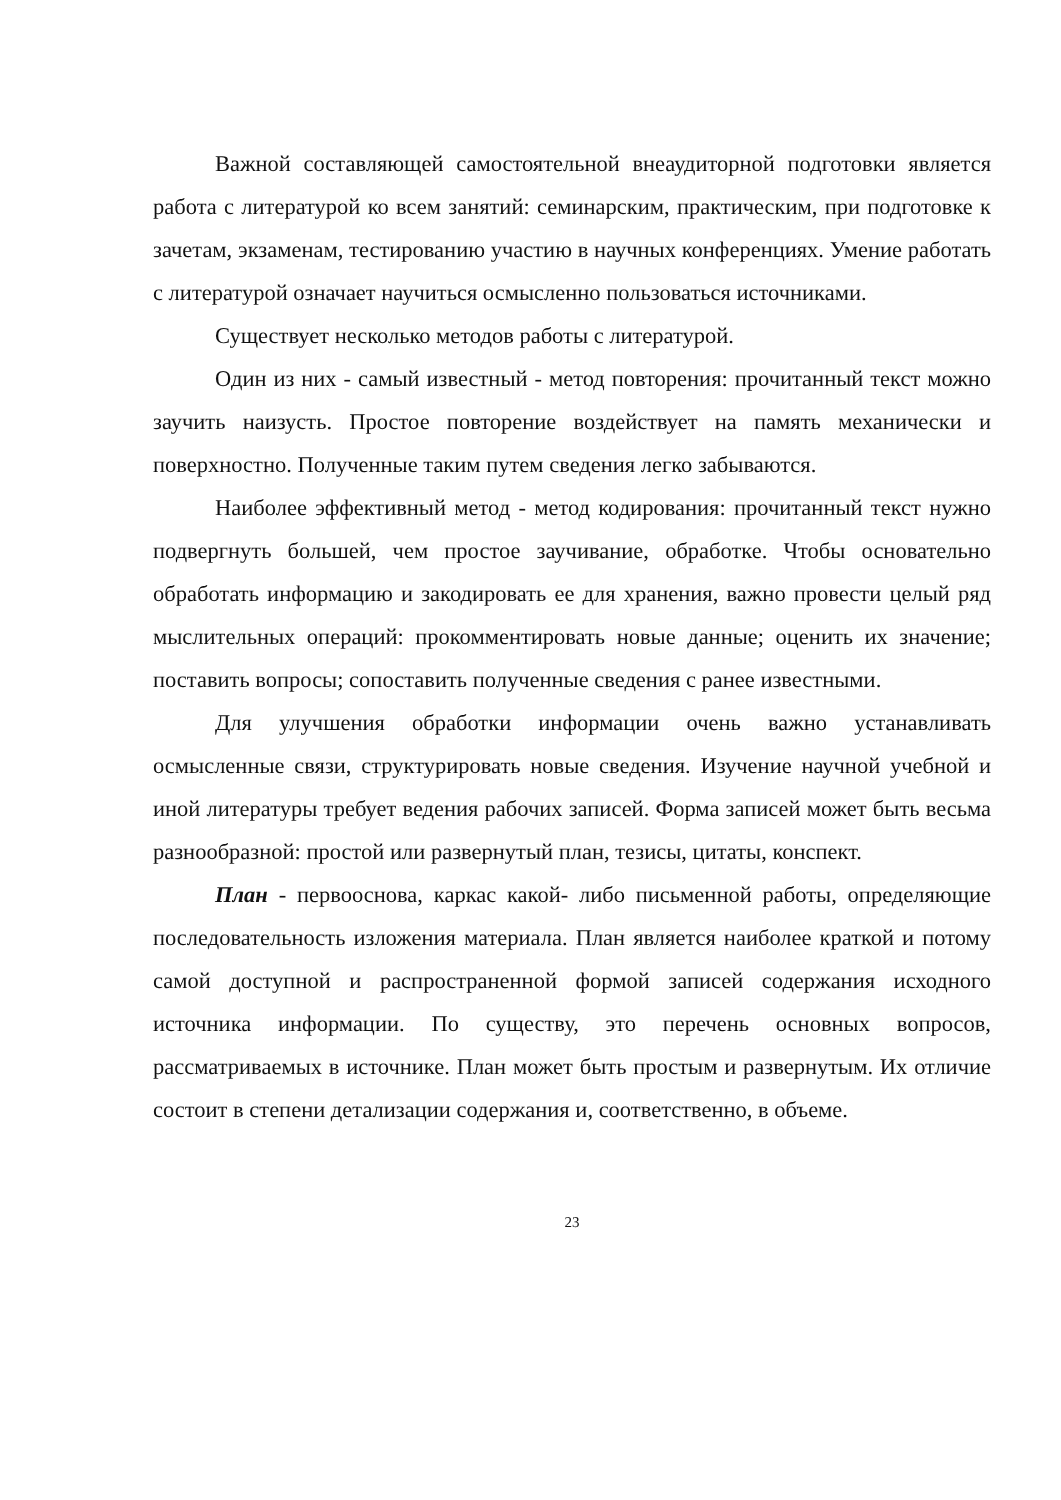Важной составляющей самостоятельной внеаудиторной подготовки является работа с литературой ко всем занятий: семинарским, практическим, при подготовке к зачетам, экзаменам, тестированию участию в научных конференциях. Умение работать с литературой означает научиться осмысленно пользоваться источниками.
Существует несколько методов работы с литературой.
Один из них - самый известный - метод повторения: прочитанный текст можно заучить наизусть. Простое повторение воздействует на память механически и поверхностно. Полученные таким путем сведения легко забываются.
Наиболее эффективный метод - метод кодирования: прочитанный текст нужно подвергнуть большей, чем простое заучивание, обработке. Чтобы основательно обработать информацию и закодировать ее для хранения, важно провести целый ряд мыслительных операций: прокомментировать новые данные; оценить их значение; поставить вопросы; сопоставить полученные сведения с ранее известными.
Для улучшения обработки информации очень важно устанавливать осмысленные связи, структурировать новые сведения. Изучение научной учебной и иной литературы требует ведения рабочих записей. Форма записей может быть весьма разнообразной: простой или развернутый план, тезисы, цитаты, конспект.
План - первооснова, каркас какой- либо письменной работы, определяющие последовательность изложения материала. План является наиболее краткой и потому самой доступной и распространенной формой записей содержания исходного источника информации. По существу, это перечень основных вопросов, рассматриваемых в источнике. План может быть простым и развернутым. Их отличие состоит в степени детализации содержания и, соответственно, в объеме.
23